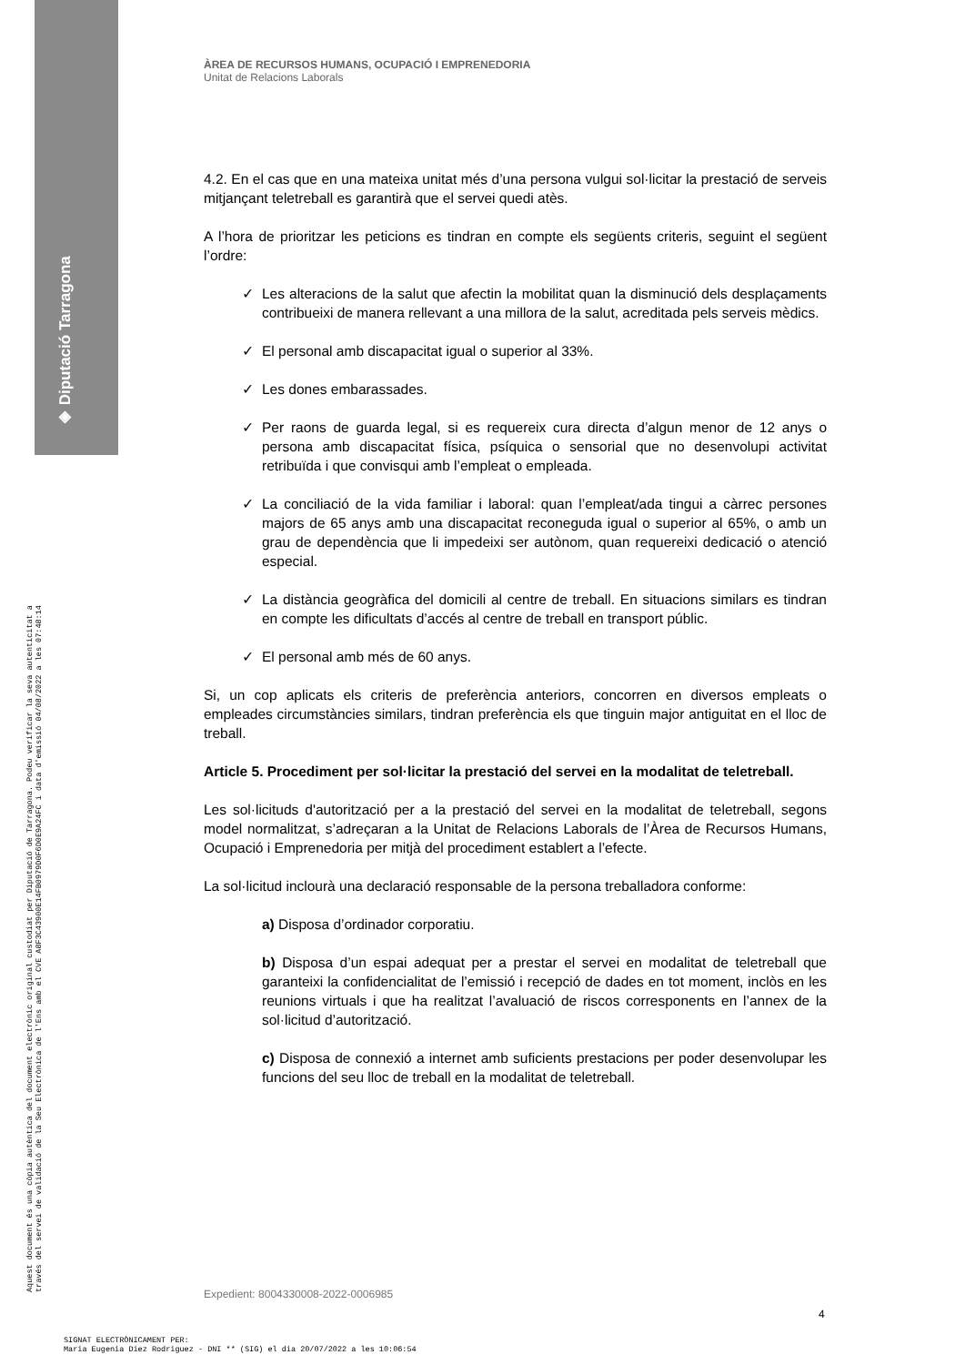◈ Diputació Tarragona
Aquest document és una còpia autèntica del document electrònic original custodiat per Diputació de Tarragona. Podeu verificar la seva autenticitat a
través del servei de validació de la Seu Electrònica de l'Ens amb el CVE A8F3C43900E14FB0979D0F6D0E9A24FC i data d'emissió 04/08/2022 a les 07:48:14
ÀREA DE RECURSOS HUMANS, OCUPACIÓ I EMPRENEDORIA
Unitat de Relacions Laborals
4.2. En el cas que en una mateixa unitat més d’una persona vulgui sol·licitar la prestació de serveis mitjançant teletreball es garantirà que el servei quedi atès.
A l’hora de prioritzar les peticions es tindran en compte els següents criteris, seguint el següent l’ordre:
✓ Les alteracions de la salut que afectin la mobilitat quan la disminució dels desplaçaments contribueixi de manera rellevant a una millora de la salut, acreditada pels serveis mèdics.
✓ El personal amb discapacitat igual o superior al 33%.
✓ Les dones embarassades.
✓ Per raons de guarda legal, si es requereix cura directa d’algun menor de 12 anys o persona amb discapacitat física, psíquica o sensorial que no desenvolupi activitat retribuïda i que convisqui amb l’empleat o empleada.
✓ La conciliació de la vida familiar i laboral: quan l’empleat/ada tingui a càrrec persones majors de 65 anys amb una discapacitat reconeguda igual o superior al 65%, o amb un grau de dependència que li impedeixi ser autònom, quan requereixi dedicació o atenció especial.
✓ La distància geogràfica del domicili al centre de treball. En situacions similars es tindran en compte les dificultats d’accés al centre de treball en transport públic.
✓ El personal amb més de 60 anys.
Si, un cop aplicats els criteris de preferència anteriors, concorren en diversos empleats o empleades circumstàncies similars, tindran preferència els que tinguin major antiguitat en el lloc de treball.
Article 5. Procediment per sol·licitar la prestació del servei en la modalitat de teletreball.
Les sol·licituds d'autorització per a la prestació del servei en la modalitat de teletreball, segons model normalitzat, s’adreçaran a la Unitat de Relacions Laborals de l’Àrea de Recursos Humans, Ocupació i Emprenedoria per mitjà del procediment establert a l’efecte.
La sol·licitud inclourà una declaració responsable de la persona treballadora conforme:
a) Disposa d’ordinador corporatiu.
b) Disposa d’un espai adequat per a prestar el servei en modalitat de teletreball que garanteixi la confidencialitat de l’emissió i recepció de dades en tot moment, inclòs en les reunions virtuals i que ha realitzat l’avaluació de riscos corresponents en l’annex de la sol·licitud d’autorització.
c) Disposa de connexió a internet amb suficients prestacions per poder desenvolupar les funcions del seu lloc de treball en la modalitat de teletreball.
Expedient: 8004330008-2022-0006985
4
SIGNAT ELECTRÒNICAMENT PER:
Maria Eugenia Diez Rodriguez - DNI ** (SIG) el dia 20/07/2022 a les 10:06:54